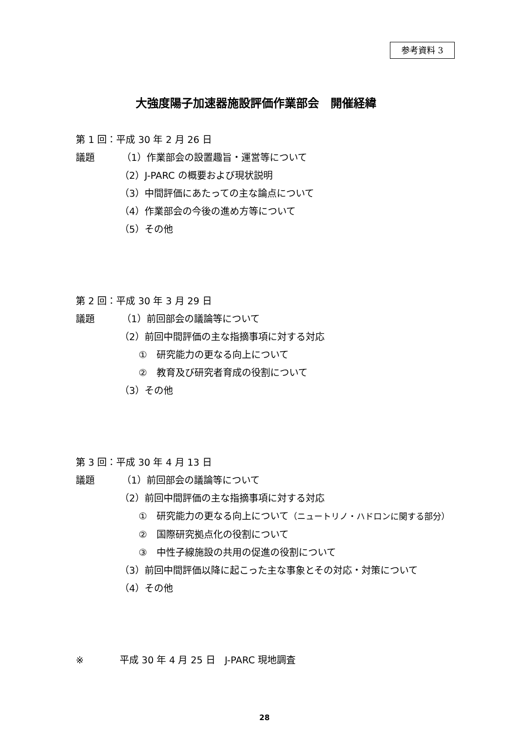参考資料 3
大強度陽子加速器施設評価作業部会　開催経緯
第 1 回：平成 30 年 2 月 26 日
議題 （1）作業部会の設置趣旨・運営等について
（2）J-PARC の概要および現状説明
（3）中間評価にあたっての主な論点について
（4）作業部会の今後の進め方等について
（5）その他
第 2 回：平成 30 年 3 月 29 日
議題 （1）前回部会の議論等について
（2）前回中間評価の主な指摘事項に対する対応
①　研究能力の更なる向上について
②　教育及び研究者育成の役割について
（3）その他
第 3 回：平成 30 年 4 月 13 日
議題 （1）前回部会の議論等について
（2）前回中間評価の主な指摘事項に対する対応
①　研究能力の更なる向上について（ニュートリノ・ハドロンに関する部分）
②　国際研究拠点化の役割について
③　中性子線施設の共用の促進の役割について
（3）前回中間評価以降に起こった主な事象とその対応・対策について
（4）その他
※ 平成 30 年 4 月 25 日　J-PARC 現地調査
28